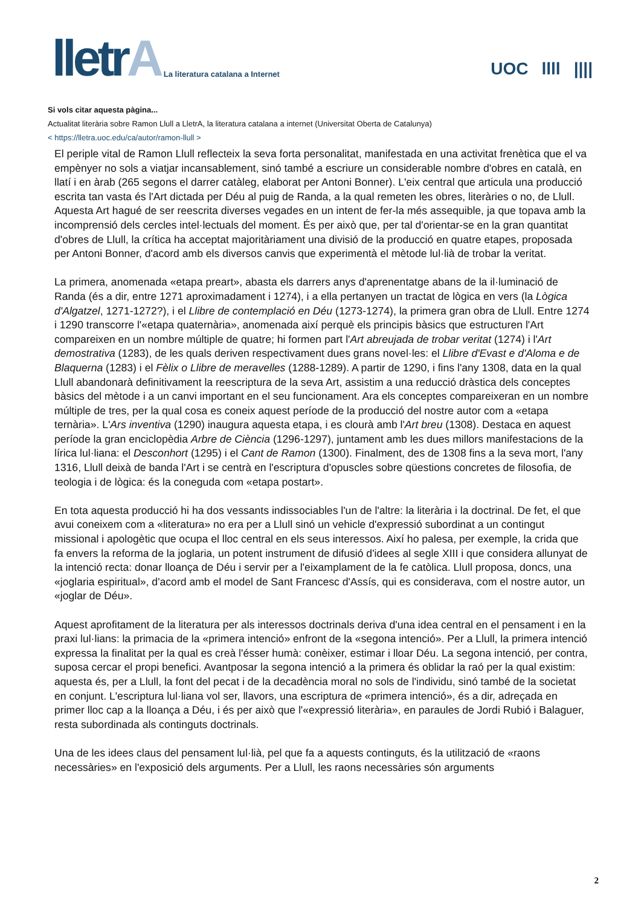lletrA
La literatura catalana a Internet
UOC llll ||||
Si vols citar aquesta pàgina...
Actualitat literària sobre Ramon Llull a LletrA, la literatura catalana a internet (Universitat Oberta de Catalunya)
< https://lletra.uoc.edu/ca/autor/ramon-llull >
El periple vital de Ramon Llull reflecteix la seva forta personalitat, manifestada en una activitat frenètica que el va empènyer no sols a viatjar incansablement, sinó també a escriure un considerable nombre d'obres en català, en llatí i en àrab (265 segons el darrer catàleg, elaborat per Antoni Bonner). L'eix central que articula una producció escrita tan vasta és l'Art dictada per Déu al puig de Randa, a la qual remeten les obres, literàries o no, de Llull. Aquesta Art hagué de ser reescrita diverses vegades en un intent de fer-la més assequible, ja que topava amb la incomprensió dels cercles intel·lectuals del moment. És per això que, per tal d'orientar-se en la gran quantitat d'obres de Llull, la crítica ha acceptat majoritàriament una divisió de la producció en quatre etapes, proposada per Antoni Bonner, d'acord amb els diversos canvis que experimentà el mètode lul·lià de trobar la veritat.
La primera, anomenada «etapa preart», abasta els darrers anys d'aprenentatge abans de la il·luminació de Randa (és a dir, entre 1271 aproximadament i 1274), i a ella pertanyen un tractat de lògica en vers (la Lògica d'Algatzel, 1271-1272?), i el Llibre de contemplació en Déu (1273-1274), la primera gran obra de Llull. Entre 1274 i 1290 transcorre l'«etapa quaternària», anomenada així perquè els principis bàsics que estructuren l'Art compareixen en un nombre múltiple de quatre; hi formen part l'Art abreujada de trobar veritat (1274) i l'Art demostrativa (1283), de les quals deriven respectivament dues grans novel·les: el Llibre d'Evast e d'Aloma e de Blaquerna (1283) i el Fèlix o Llibre de meravelles (1288-1289). A partir de 1290, i fins l'any 1308, data en la qual Llull abandonarà definitivament la reescriptura de la seva Art, assistim a una reducció dràstica dels conceptes bàsics del mètode i a un canvi important en el seu funcionament. Ara els conceptes compareixeran en un nombre múltiple de tres, per la qual cosa es coneix aquest període de la producció del nostre autor com a «etapa ternària». L'Ars inventiva (1290) inaugura aquesta etapa, i es clourà amb l'Art breu (1308). Destaca en aquest període la gran enciclopèdia Arbre de Ciència (1296-1297), juntament amb les dues millors manifestacions de la lírica lul·liana: el Desconhort (1295) i el Cant de Ramon (1300). Finalment, des de 1308 fins a la seva mort, l'any 1316, Llull deixà de banda l'Art i se centrà en l'escriptura d'opuscles sobre qüestions concretes de filosofia, de teologia i de lògica: és la coneguda com «etapa postart».
En tota aquesta producció hi ha dos vessants indissociables l'un de l'altre: la literària i la doctrinal. De fet, el que avui coneixem com a «literatura» no era per a Llull sinó un vehicle d'expressió subordinat a un contingut missional i apologètic que ocupa el lloc central en els seus interessos. Així ho palesa, per exemple, la crida que fa envers la reforma de la joglaria, un potent instrument de difusió d'idees al segle XIII i que considera allunyat de la intenció recta: donar lloança de Déu i servir per a l'eixamplament de la fe catòlica. Llull proposa, doncs, una «joglaria espiritual», d'acord amb el model de Sant Francesc d'Assís, qui es considerava, com el nostre autor, un «joglar de Déu».
Aquest aprofitament de la literatura per als interessos doctrinals deriva d'una idea central en el pensament i en la praxi lul·lians: la primacia de la «primera intenció» enfront de la «segona intenció». Per a Llull, la primera intenció expressa la finalitat per la qual es creà l'ésser humà: conèixer, estimar i lloar Déu. La segona intenció, per contra, suposa cercar el propi benefici. Avantposar la segona intenció a la primera és oblidar la raó per la qual existim: aquesta és, per a Llull, la font del pecat i de la decadència moral no sols de l'individu, sinó també de la societat en conjunt. L'escriptura lul·liana vol ser, llavors, una escriptura de «primera intenció», és a dir, adreçada en primer lloc cap a la lloança a Déu, i és per això que l'«expressió literària», en paraules de Jordi Rubió i Balaguer, resta subordinada als continguts doctrinals.
Una de les idees claus del pensament lul·lià, pel que fa a aquests continguts, és la utilització de «raons necessàries» en l'exposició dels arguments. Per a Llull, les raons necessàries són arguments
2